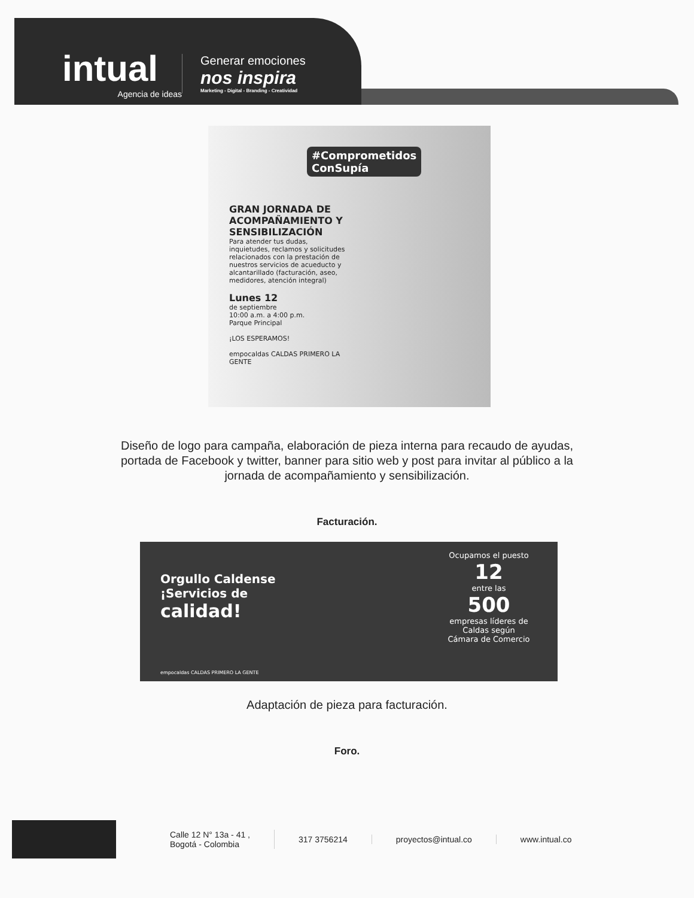intual
Agencia de ideas
Generar emociones
nos inspira
Marketing - Digital - Branding - Creatividad
#Comprometidos
ConSupía
GRAN JORNADA DE ACOMPAÑAMIENTO Y SENSIBILIZACIÓN
Para atender tus dudas, inquietudes, reclamos y solicitudes relacionados con la prestación de nuestros servicios de acueducto y alcantarillado (facturación, aseo, medidores, atención integral)
Lunes 12
de septiembre
10:00 a.m. a 4:00 p.m.
Parque Principal
¡LOS ESPERAMOS!
empocaldas CALDAS PRIMERO LA GENTE
Diseño de logo para campaña, elaboración de pieza interna para recaudo de ayudas, portada de Facebook y twitter, banner para sitio web y post para invitar al público a la jornada de acompañamiento y sensibilización.
Facturación.
Orgullo Caldense
¡Servicios de
calidad!
Ocupamos el puesto
12
entre las
500
empresas líderes de Caldas según
Cámara de Comercio
empocaldas CALDAS PRIMERO LA GENTE
Adaptación de pieza para facturación.
Foro.
Calle 12 N° 13a - 41 ,
Bogotá - Colombia
317 3756214 proyectos@intual.co www.intual.co